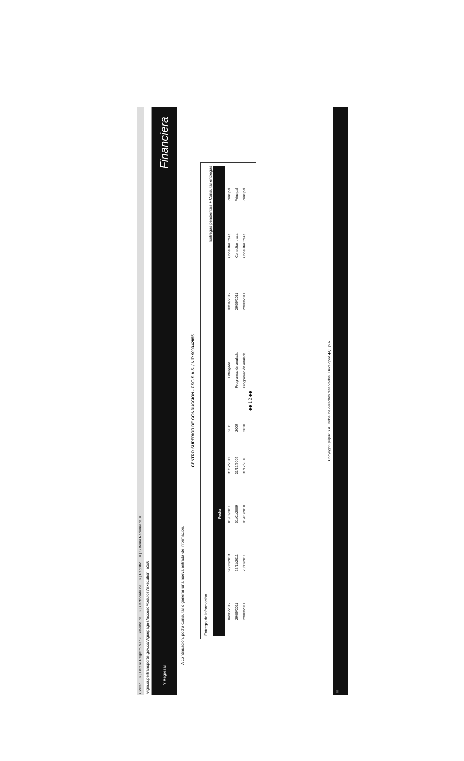Correo ... × | Detalle Registro Mer × | Sistema de ... × | Certificado de ... × | Registro ... × | Sistema Nacional de ×
vigia.supertransporte.gov.co/Vigia/pages/accesoModulos?execution=e1s6
? Regresar Financiera
A continuación, podrá consultar o generar una nueva entrada de información.
CENTRO SUPERIOR DE CONDUCCION - CSC S.A.S. / NIT: 900342855
Entrega de información
Entregas pendientes + Consultar entregas
| | | Fecha | | | | | | | |
| --- | --- | --- | --- | --- | --- | --- | --- | --- | --- |
| 04/05/2012 | 28/12/2013 | 01/01/2011 | 31/12/2011 | 2011 | Entregado | 09/04/2012 | Consultar traza | Principal | |
| 29/09/2011 | 23/11/2011 | 01/01/2009 | 31/12/2009 | 2009 | Programación anulada | 29/09/2011 | Consultar traza | Principal | |
| 29/09/2011 | 23/11/2011 | 01/01/2010 | 31/12/2010 | 2010 | Programación anulada | 29/09/2011 | Consultar traza | Principal | |
◆◆ 1 2 ◆◆
Copyright Quipux S.A. Todos los derechos reservados | Developed ◆Quipux
⊞